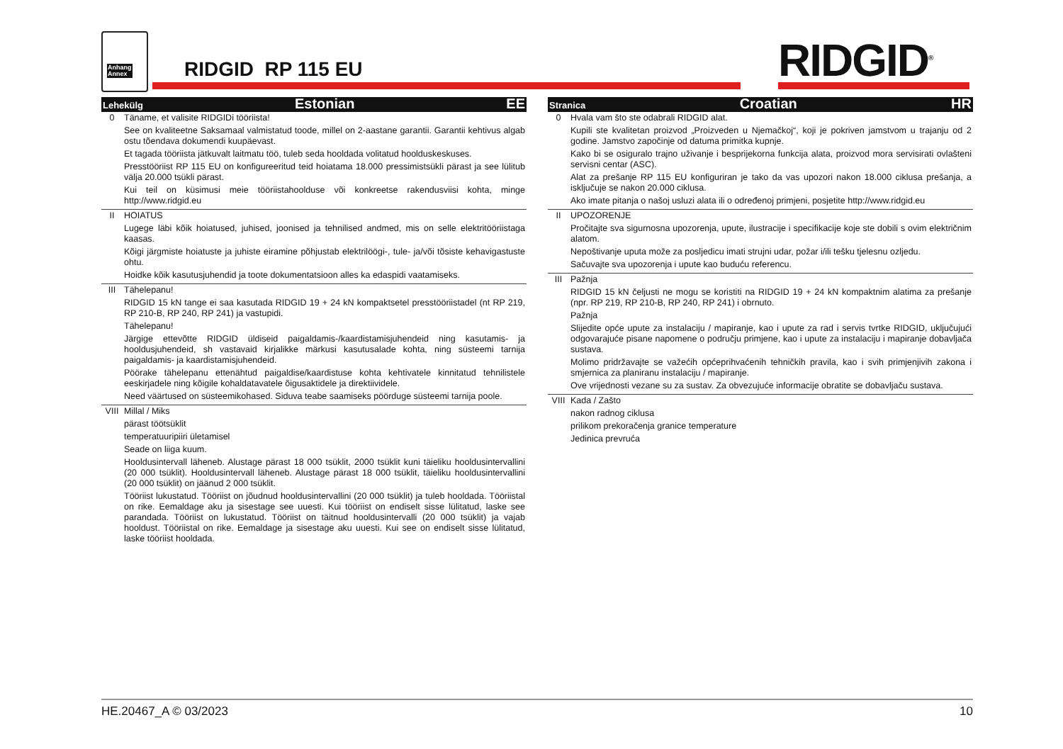Anhang
Annex
RIDGID RP 115 EU RIDGID<sup>®</sup>
| Lehekülg Estonian EE | |
| --- | --- |
| 0 | Täname, et valisite RIDGIDi tööriista! See on kvaliteetne Saksamaal valmistatud toode, millel on 2-aastane garantii. Garantii kehtivus algab ostu tõendava dokumendi kuupäevast. Et tagada tööriista jätkuvalt laitmatu töö, tuleb seda hooldada volitatud hoolduskeskuses. Presstööriist RP 115 EU on konfigureeritud teid hoiatama 18.000 pressimistsükli pärast ja see lülitub välja 20.000 tsükli pärast. Kui teil on küsimusi meie tööriistahoolduse või konkreetse rakendusviisi kohta, minge http://www.ridgid.eu |
| II | HOIATUS Lugege läbi kõik hoiatused, juhised, joonised ja tehnilised andmed, mis on selle elektritööriistaga kaasas. Kõigi järgmiste hoiatuste ja juhiste eiramine põhjustab elektrilöögi-, tule- ja/või tõsiste kehavigastuste ohtu. Hoidke kõik kasutusjuhendid ja toote dokumentatsioon alles ka edaspidi vaatamiseks. |
| III | Tähelepanu! RIDGID 15 kN tange ei saa kasutada RIDGID 19 + 24 kN kompaktsetel presstööriistadel (nt RP 219, RP 210-B, RP 240, RP 241) ja vastupidi. Tähelepanu! Järgige ettevõtte RIDGID üldiseid paigaldamis-/kaardistamisjuhendeid ning kasutamis- ja hooldusjuhendeid, sh vastavaid kirjalikke märkusi kasutusalade kohta, ning süsteemi tarnija paigaldamis- ja kaardistamisjuhendeid. Pöörake tähelepanu ettenähtud paigaldise/kaardistuse kohta kehtivatele kinnitatud tehnilistele eeskirjadele ning kõigile kohaldatavatele õigusaktidele ja direktiividele. Need väärtused on süsteemikohased. Siduva teabe saamiseks pöörduge süsteemi tarnija poole. |
| VIII | Millal / Miks pärast töötsüklit temperatuuripiiri ületamisel Seade on liiga kuum. Hooldusintervall läheneb. Alustage pärast 18 000 tsüklit, 2000 tsüklit kuni täieliku hooldusintervallini (20 000 tsüklit). Hooldusintervall läheneb. Alustage pärast 18 000 tsüklit, täieliku hooldusintervallini (20 000 tsüklit) on jäänud 2 000 tsüklit. Tööriist lukustatud. Tööriist on jõudnud hooldusintervallini (20 000 tsüklit) ja tuleb hooldada. Tööriistal on rike. Eemaldage aku ja sisestage see uuesti. Kui tööriist on endiselt sisse lülitatud, laske see parandada. Tööriist on lukustatud. Tööriist on täitnud hooldusintervalli (20 000 tsüklit) ja vajab hooldust. Tööriistal on rike. Eemaldage ja sisestage aku uuesti. Kui see on endiselt sisse lülitatud, laske tööriist hooldada. |
| Stranica Croatian HR | |
| --- | --- |
| 0 | Hvala vam što ste odabrali RIDGID alat. Kupili ste kvalitetan proizvod „Proizveden u Njemačkoj“, koji je pokriven jamstvom u trajanju od 2 godine. Jamstvo započinje od datuma primitka kupnje. Kako bi se osiguralo trajno uživanje i besprijekorna funkcija alata, proizvod mora servisirati ovlašteni servisni centar (ASC). Alat za prešanje RP 115 EU konfiguriran je tako da vas upozori nakon 18.000 ciklusa prešanja, a isključuje se nakon 20.000 ciklusa. Ako imate pitanja o našoj usluzi alata ili o određenoj primjeni, posjetite http://www.ridgid.eu |
| II | UPOZORENJE Pročitajte sva sigurnosna upozorenja, upute, ilustracije i specifikacije koje ste dobili s ovim električnim alatom. Nepoštivanje uputa može za posljedicu imati strujni udar, požar i/ili tešku tjelesnu ozljedu. Sačuvajte sva upozorenja i upute kao buduću referencu. |
| III | Pažnja RIDGID 15 kN čeljusti ne mogu se koristiti na RIDGID 19 + 24 kN kompaktnim alatima za prešanje (npr. RP 219, RP 210-B, RP 240, RP 241) i obrnuto. Pažnja Slijedite opće upute za instalaciju / mapiranje, kao i upute za rad i servis tvrtke RIDGID, uključujući odgovarajuće pisane napomene o području primjene, kao i upute za instalaciju i mapiranje dobavljača sustava. Molimo pridržavajte se važećih općeprihvaćenih tehničkih pravila, kao i svih primjenjivih zakona i smjernica za planiranu instalaciju / mapiranje. Ove vrijednosti vezane su za sustav. Za obvezujuće informacije obratite se dobavljaču sustava. |
| VIII | Kada / Zašto nakon radnog ciklusa prilikom prekoračenja granice temperature Jedinica prevruća |
HE.20467_A © 03/2023 10